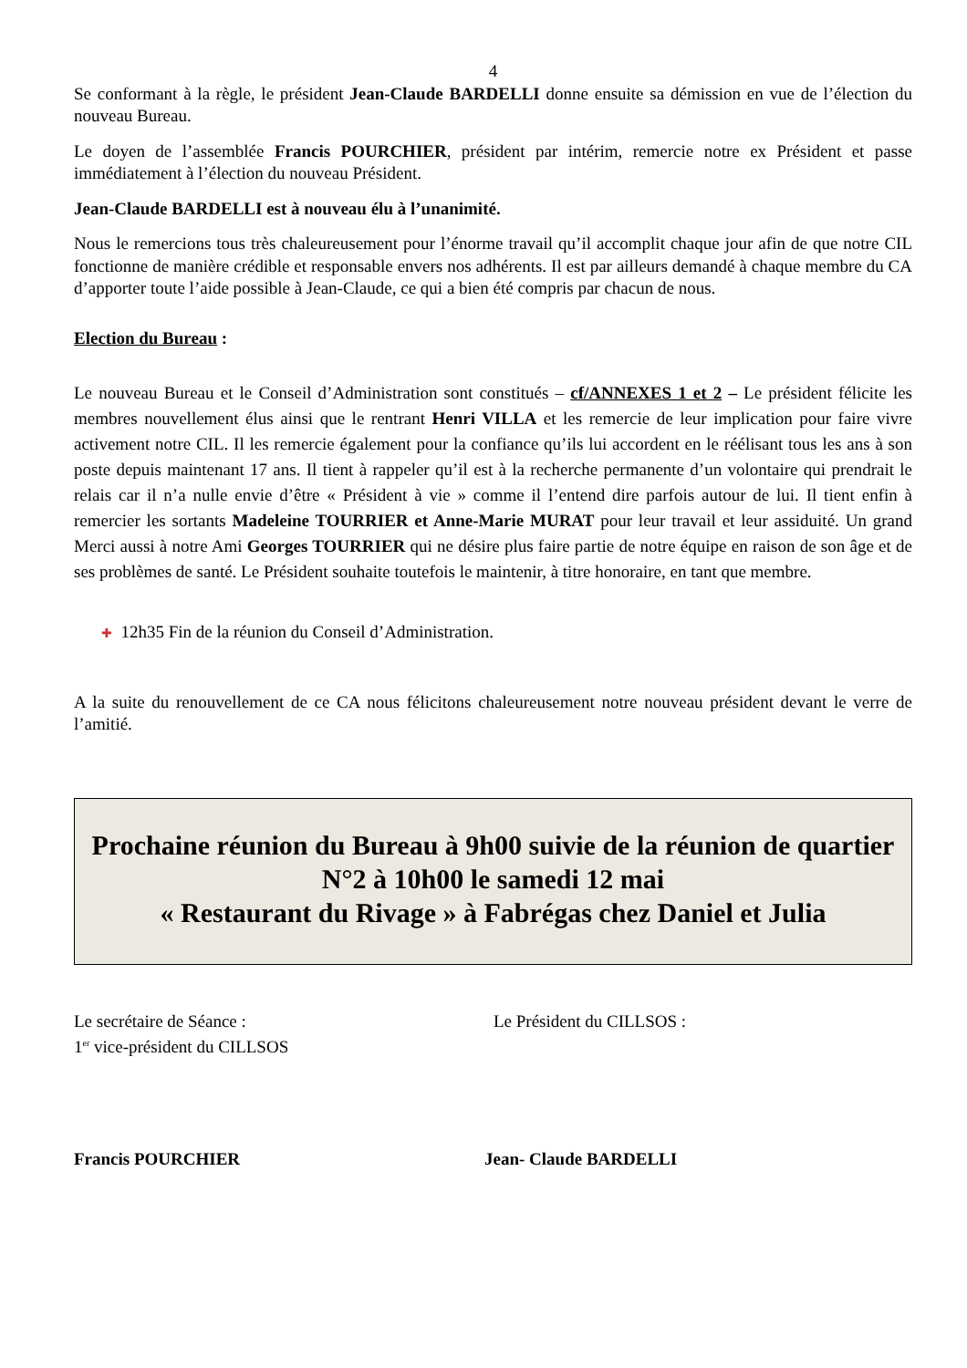4
Se conformant à la règle, le président Jean-Claude BARDELLI donne ensuite sa démission en vue de l’élection du nouveau Bureau.
Le doyen de l’assemblée Francis POURCHIER, président par intérim, remercie notre ex Président et passe immédiatement à l’élection du nouveau Président.
Jean-Claude BARDELLI est à nouveau élu à l’unanimité.
Nous le remercions tous très chaleureusement pour l’énorme travail qu’il accomplit chaque jour afin de que notre CIL fonctionne de manière crédible et responsable envers nos adhérents. Il est par ailleurs demandé à chaque membre du CA d’apporter toute l’aide possible à Jean-Claude, ce qui a bien été compris par chacun de nous.
Election du Bureau :
Le nouveau Bureau et le Conseil d’Administration sont constitués – cf/ANNEXES 1 et 2 – Le président félicite les membres nouvellement élus ainsi que le rentrant Henri VILLA et les remercie de leur implication pour faire vivre activement notre CIL. Il les remercie également pour la confiance qu’ils lui accordent en le réélisant tous les ans à son poste depuis maintenant 17 ans. Il tient à rappeler qu’il est à la recherche permanente d’un volontaire qui prendrait le relais car il n’a nulle envie d’être « Président à vie » comme il l’entend dire parfois autour de lui. Il tient enfin à remercier les sortants Madeleine TOURRIER et Anne-Marie MURAT pour leur travail et leur assiduité. Un grand Merci aussi à notre Ami Georges TOURRIER qui ne désire plus faire partie de notre équipe en raison de son âge et de ses problèmes de santé. Le Président souhaite toutefois le maintenir, à titre honoraire, en tant que membre.
✚ 12h35 Fin de la réunion du Conseil d’Administration.
A la suite du renouvellement de ce CA nous félicitons chaleureusement notre nouveau président devant le verre de l’amitié.
Prochaine réunion du Bureau à 9h00 suivie de la réunion de quartier N°2 à 10h00 le samedi 12 mai
« Restaurant du Rivage » à Fabrégas chez Daniel et Julia
Le secrétaire de Séance :
1<sup>er</sup> vice-président du CILLSOS
Le Président du CILLSOS :
Francis POURCHIER Jean- Claude BARDELLI